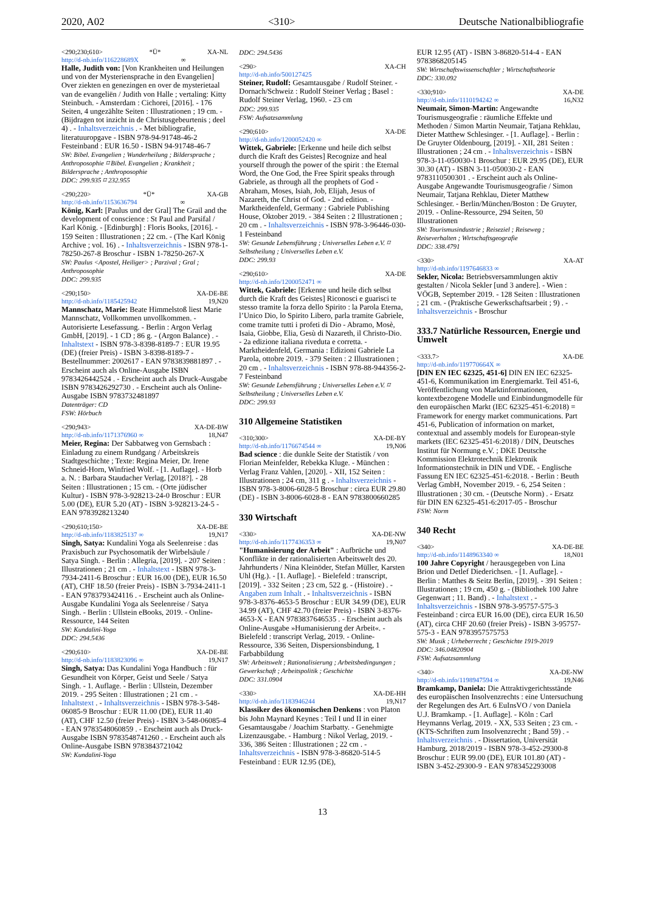2020, A02 <310> Deutsche Nationalbibliografie
<290;230;610> *Ü* XA-NL
http://d-nb.info/116228689X ∞
Halle, Judith von: [Von Krankheiten und Heilungen und von der Mysteriensprache in den Evangelien] Over ziekten en genezingen en over de mysterietaal van de evangeliën / Judith von Halle ; vertaling: Kitty Steinbuch. - Amsterdam : Cichorei, [2016]. - 176 Seiten, 4 ungezählte Seiten : Illustrationen ; 19 cm. - (Bijdragen tot inzicht in de Christusgebeurtenis ; deel 4) . - Inhaltsverzeichnis . - Met bibliografie, literatuuropgave - ISBN 978-94-91748-46-2 Festeinband : EUR 16.50 - ISBN 94-91748-46-7
SW: Bibel. Evangelien ; Wunderheilung ; Bildersprache ; Anthroposophie ⌑ Bibel. Evangelien ; Krankheit ; Bildersprache ; Anthroposophie
DDC: 299.935 ⌑ 232.955
<290;220> *Ü* XA-GB
http://d-nb.info/1153636794 ∞
König, Karl: [Paulus und der Gral] The Grail and the development of conscience : St Paul and Parsifal / Karl König. - [Edinburgh] : Floris Books, [2016]. - 159 Seiten : Illustrationen ; 22 cm. - (The Karl König Archive ; vol. 16) . - Inhaltsverzeichnis - ISBN 978-1-78250-267-8 Broschur - ISBN 1-78250-267-X
SW: Paulus <Apostel, Heiliger> ; Parzival ; Gral ; Anthroposophie
DDC: 299.935
<290;150> XA-DE-BE
http://d-nb.info/1185425942 19,N20
Mannschatz, Marie: Beate Himmelstoß liest Marie Mannschatz, Vollkommen unvollkommen. - Autorisierte Lesefassung. - Berlin : Argon Verlag GmbH, [2019]. - 1 CD ; 86 g. - (Argon Balance) . - Inhaltstext - ISBN 978-3-8398-8189-7 : EUR 19.95 (DE) (freier Preis) - ISBN 3-8398-8189-7 - Bestellnummer: 2002617 - EAN 9783839881897 . - Erscheint auch als Online-Ausgabe ISBN 9783426442524 . - Erscheint auch als Druck-Ausgabe ISBN 9783426292730 . - Erscheint auch als Online-Ausgabe ISBN 9783732481897
Datenträger: CD
FSW: Hörbuch
<290;943> XA-DE-BW
http://d-nb.info/1171376960 ∞ 18,N47
Meier, Regina: Der Sabbatweg von Gernsbach : Einladung zu einem Rundgang / Arbeitskreis Stadtgeschichte ; Texte: Regina Meier, Dr. Irene Schneid-Horn, Winfried Wolf. - [1. Auflage]. - Horb a. N. : Barbara Staudacher Verlag, [2018?]. - 28 Seiten : Illustrationen ; 15 cm. - (Orte jüdischer Kultur) - ISBN 978-3-928213-24-0 Broschur : EUR 5.00 (DE), EUR 5.20 (AT) - ISBN 3-928213-24-5 - EAN 9783928213240
<290;610;150> XA-DE-BE
http://d-nb.info/1183825137 ∞ 19,N17
Singh, Satya: Kundalini Yoga als Seelenreise : das Praxisbuch zur Psychosomatik der Wirbelsäule / Satya Singh. - Berlin : Allegria, [2019]. - 207 Seiten : Illustrationen ; 21 cm . - Inhaltstext - ISBN 978-3-7934-2411-6 Broschur : EUR 16.00 (DE), EUR 16.50 (AT), CHF 18.50 (freier Preis) - ISBN 3-7934-2411-1 - EAN 9783793424116 . - Erscheint auch als Online-Ausgabe Kundalini Yoga als Seelenreise / Satya Singh. - Berlin : Ullstein eBooks, 2019. - Online-Ressource, 144 Seiten
SW: Kundalinī-Yoga
DDC: 294.5436
<290;610> XA-DE-BE
http://d-nb.info/1183823096 ∞ 19,N17
Singh, Satya: Das Kundalini Yoga Handbuch : für Gesundheit von Körper, Geist und Seele / Satya Singh. - 1. Auflage. - Berlin : Ullstein, Dezember 2019. - 295 Seiten : Illustrationen ; 21 cm . - Inhaltstext . - Inhaltsverzeichnis - ISBN 978-3-548-06085-9 Broschur : EUR 11.00 (DE), EUR 11.40 (AT), CHF 12.50 (freier Preis) - ISBN 3-548-06085-4 - EAN 9783548060859 . - Erscheint auch als Druck-Ausgabe ISBN 9783548741260 . - Erscheint auch als Online-Ausgabe ISBN 9783843721042
SW: Kundalinī-Yoga
DDC: 294.5436
<290> XA-CH
http://d-nb.info/500127425
Steiner, Rudolf: Gesamtausgabe / Rudolf Steiner. - Dornach/Schweiz : Rudolf Steiner Verlag ; Basel : Rudolf Steiner Verlag, 1960. - 23 cm
DDC: 299.935
FSW: Aufsatzsammlung
<290;610> XA-DE
http://d-nb.info/1200052420 ∞
Wittek, Gabriele: [Erkenne und heile dich selbst durch die Kraft des Geistes] Recognize and heal yourself through the power of the spirit : the Eternal Word, the One God, the Free Spirit speaks through Gabriele, as through all the prophets of God - Abraham, Moses, Isiah, Job, Elijah, Jesus of Nazareth, the Christ of God. - 2nd edition. - Marktheidenfeld, Germany : Gabriele Publishing House, Oktober 2019. - 384 Seiten : 2 Illustrationen ; 20 cm . - Inhaltsverzeichnis - ISBN 978-3-96446-030-1 Festeinband
SW: Gesunde Lebensführung ; Universelles Leben e.V. ⌑ Selbstheilung ; Universelles Leben e.V.
DDC: 299.93
<290;610> XA-DE
http://d-nb.info/1200052471 ∞
Wittek, Gabriele: [Erkenne und heile dich selbst durch die Kraft des Geistes] Riconosci e guarisci te stesso tramite la forza dello Spirito : la Parola Eterna, l’Unico Dio, lo Spirito Libero, parla tramite Gabriele, come tramite tutti i profeti di Dio - Abramo, Mosè, Isaia, Giobbe, Elia, Gesù di Nazareth, il Christo-Dio. - 2a edizione italiana riveduta e corretta. - Marktheidenfeld, Germania : Edizioni Gabriele La Parola, ottobre 2019. - 379 Seiten : 2 Illustrationen ; 20 cm . - Inhaltsverzeichnis - ISBN 978-88-944356-2-7 Festeinband
SW: Gesunde Lebensführung ; Universelles Leben e.V. ⌑ Selbstheilung ; Universelles Leben e.V.
DDC: 299.93
310 Allgemeine Statistiken
<310;300> XA-DE-BY
http://d-nb.info/1176674544 ∞ 19,N06
Bad science : die dunkle Seite der Statistik / von Florian Meinfelder, Rebekka Kluge. - München : Verlag Franz Vahlen, [2020]. - XII, 152 Seiten : Illustrationen ; 24 cm, 311 g . - Inhaltsverzeichnis - ISBN 978-3-8006-6028-5 Broschur : circa EUR 29.80 (DE) - ISBN 3-8006-6028-8 - EAN 9783800660285
330 Wirtschaft
<330> XA-DE-NW
http://d-nb.info/1177436353 ∞ 19,N07
"Humanisierung der Arbeit" : Aufbrüche und Konflikte in der rationalisierten Arbeitswelt des 20. Jahrhunderts / Nina Kleinöder, Stefan Müller, Karsten Uhl (Hg.). - [1. Auflage]. - Bielefeld : transcript, [2019]. - 332 Seiten ; 23 cm, 522 g. - (Histoire) . - Angaben zum Inhalt . - Inhaltsverzeichnis - ISBN 978-3-8376-4653-5 Broschur : EUR 34.99 (DE), EUR 34.99 (AT), CHF 42.70 (freier Preis) - ISBN 3-8376-4653-X - EAN 9783837646535 . - Erscheint auch als Online-Ausgabe »Humanisierung der Arbeit«. - Bielefeld : transcript Verlag, 2019. - Online-Ressource, 336 Seiten, Dispersionsbindung, 1 Farbabbildung
SW: Arbeitswelt ; Rationalisierung ; Arbeitsbedingungen ; Gewerkschaft ; Arbeitspolitik ; Geschichte
DDC: 331.0904
<330> XA-DE-HH
http://d-nb.info/1183946244 19,N17
Klassiker des ökonomischen Denkens : von Platon bis John Maynard Keynes : Teil I und II in einer Gesamtausgabe / Joachim Starbatty. - Genehmigte Lizenzausgabe. - Hamburg : Nikol Verlag, 2019. - 336, 386 Seiten : Illustrationen ; 22 cm . - Inhaltsverzeichnis - ISBN 978-3-86820-514-5 Festeinband : EUR 12.95 (DE),
EUR 12.95 (AT) - ISBN 3-86820-514-4 - EAN 9783868205145
SW: Wirtschaftswissenschaftler ; Wirtschaftstheorie
DDC: 330.092
<330;910> XA-DE
http://d-nb.info/1110194242 ∞ 16,N32
Neumair, Simon-Martin: Angewandte Tourismusgeografie : räumliche Effekte und Methoden / Simon Martin Neumair, Tatjana Rehklau, Dieter Matthew Schlesinger. - [1. Auflage]. - Berlin : De Gruyter Oldenbourg, [2019]. - XII, 281 Seiten : Illustrationen ; 24 cm . - Inhaltsverzeichnis - ISBN 978-3-11-050030-1 Broschur : EUR 29.95 (DE), EUR 30.30 (AT) - ISBN 3-11-050030-2 - EAN 9783110500301 . - Erscheint auch als Online-Ausgabe Angewandte Tourismusgeografie / Simon Neumair, Tatjana Rehklau, Dieter Matthew Schlesinger. - Berlin/München/Boston : De Gruyter, 2019. - Online-Ressource, 294 Seiten, 50 Illustrationen
SW: Tourismusindustrie ; Reiseziel ; Reiseweg ; Reiseverhalten ; Wirtschaftsgeografie
DDC: 338.4791
<330> XA-AT
http://d-nb.info/1197646833 ∞
Sekler, Nicola: Betriebsversammlungen aktiv gestalten / Nicola Sekler [und 3 andere]. - Wien : VÖGB, September 2019. - 128 Seiten : Illustrationen ; 21 cm. - (Praktische Gewerkschaftsarbeit ; 9) . - Inhaltsverzeichnis - Broschur
333.7 Natürliche Ressourcen, Energie und Umwelt
<333.7> XA-DE
http://d-nb.info/119770664X ∞
[DIN EN IEC 62325, 451-6] DIN EN IEC 62325-451-6, Kommunikation im Energiemarkt. Teil 451-6, Veröffentlichung von Marktinformationen, kontextbezogene Modelle und Einbindungmodelle für den europäischen Markt (IEC 62325-451-6:2018) = Framework for energy market communications. Part 451-6, Publication of information on market, contextual and assembly models for European-style markets (IEC 62325-451-6:2018) / DIN, Deutsches Institut für Normung e.V. ; DKE Deutsche Kommission Elektrotechnik Elektronik Informationstechnik in DIN und VDE. - Englische Fassung EN IEC 62325-451-6:2018. - Berlin : Beuth Verlag GmbH, November 2019. - 6, 254 Seiten : Illustrationen ; 30 cm. - (Deutsche Norm) . - Ersatz für DIN EN 62325-451-6:2017-05 - Broschur
FSW: Norm
340 Recht
<340> XA-DE-BE
http://d-nb.info/1148963340 ∞ 18,N01
100 Jahre Copyright / herausgegeben von Lina Brion und Detlef Diederichsen. - [1. Auflage]. - Berlin : Matthes & Seitz Berlin, [2019]. - 391 Seiten : Illustrationen ; 19 cm, 450 g. - (Bibliothek 100 Jahre Gegenwart ; 11. Band) . - Inhaltstext . - Inhaltsverzeichnis - ISBN 978-3-95757-575-3 Festeinband : circa EUR 16.00 (DE), circa EUR 16.50 (AT), circa CHF 20.60 (freier Preis) - ISBN 3-95757-575-3 - EAN 9783957575753
SW: Musik ; Urheberrecht ; Geschichte 1919-2019
DDC: 346.04820904
FSW: Aufsatzsammlung
<340> XA-DE-NW
http://d-nb.info/1198947594 ∞ 19,N46
Bramkamp, Daniela: Die Attraktivgerichtsstände des europäischen Insolvenzrechts : eine Untersuchung der Regelungen des Art. 6 EuInsVO / von Daniela U.J. Bramkamp. - [1. Auflage]. - Köln : Carl Heymanns Verlag, 2019. - XX, 533 Seiten ; 23 cm. - (KTS-Schriften zum Insolvenzrecht ; Band 59) . - Inhaltsverzeichnis . - Dissertation, Universität Hamburg, 2018/2019 - ISBN 978-3-452-29300-8 Broschur : EUR 99.00 (DE), EUR 101.80 (AT) - ISBN 3-452-29300-9 - EAN 9783452293008
13